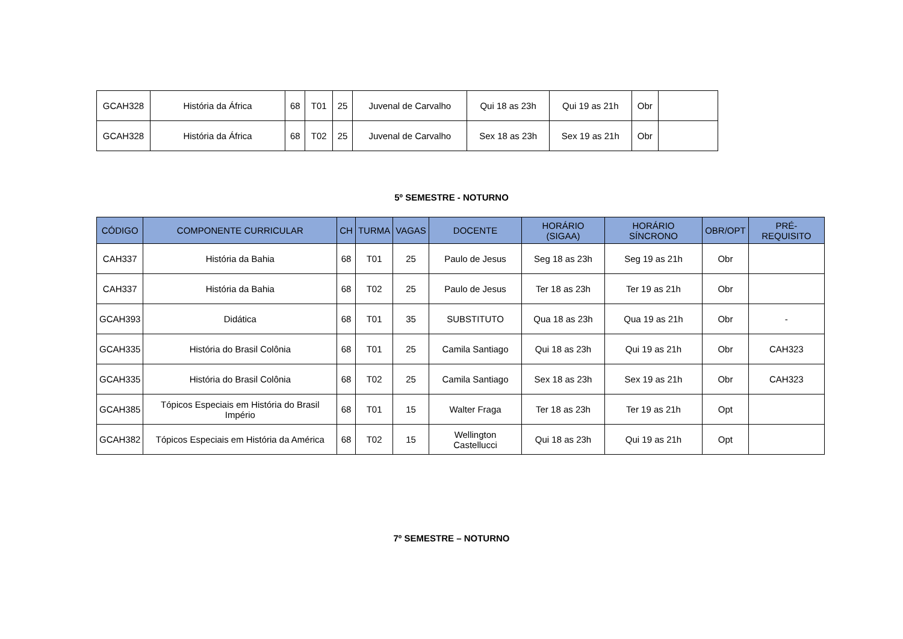| GCAH328 | História da África | 68 | T01 | 25 | Juvenal de Carvalho | Qui 18 as 23h | Qui 19 as 21h | Obr | |
| GCAH328 | História da África | 68 | T02 | 25 | Juvenal de Carvalho | Sex 18 as 23h | Sex 19 as 21h | Obr | |
5º SEMESTRE - NOTURNO
| CÓDIGO | COMPONENTE CURRICULAR | CH | TURMA | VAGAS | DOCENTE | HORÁRIO (SIGAA) | HORÁRIO SÍNCRONO | OBR/OPT | PRÉ-REQUISITO |
| --- | --- | --- | --- | --- | --- | --- | --- | --- | --- |
| CAH337 | História da Bahia | 68 | T01 | 25 | Paulo de Jesus | Seg 18 as 23h | Seg 19 as 21h | Obr | |
| CAH337 | História da Bahia | 68 | T02 | 25 | Paulo de Jesus | Ter 18 as 23h | Ter 19 as 21h | Obr | |
| GCAH393 | Didática | 68 | T01 | 35 | SUBSTITUTO | Qua 18 as 23h | Qua 19 as 21h | Obr | - |
| GCAH335 | História do Brasil Colônia | 68 | T01 | 25 | Camila Santiago | Qui 18 as 23h | Qui 19 as 21h | Obr | CAH323 |
| GCAH335 | História do Brasil Colônia | 68 | T02 | 25 | Camila Santiago | Sex 18 as 23h | Sex 19 as 21h | Obr | CAH323 |
| GCAH385 | Tópicos Especiais em História do Brasil Império | 68 | T01 | 15 | Walter Fraga | Ter 18 as 23h | Ter 19 as 21h | Opt | |
| GCAH382 | Tópicos Especiais em História da América | 68 | T02 | 15 | Wellington Castellucci | Qui 18 as 23h | Qui 19 as 21h | Opt | |
7º SEMESTRE – NOTURNO